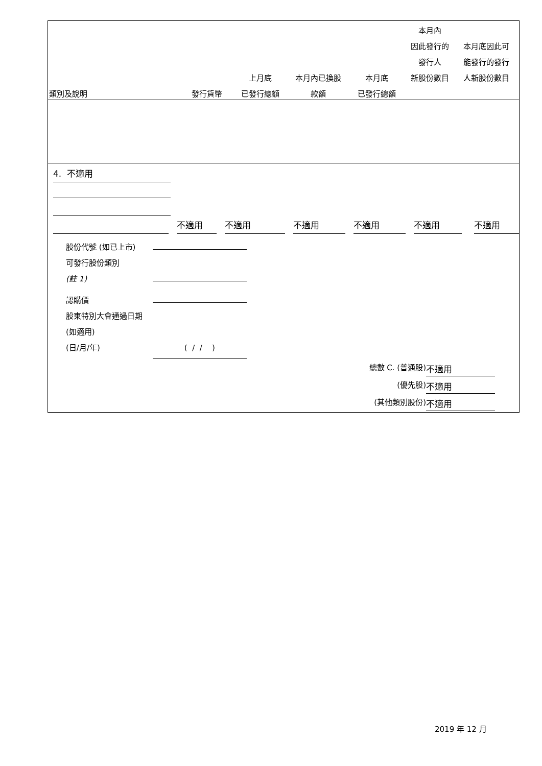| 類別及說明 | 發行貨幣 | 上月底 已發行總額 | 本月內已換股 款額 | 本月底 已發行總額 | 本月內 因此發行的 發行人 新股份數目 | 本月底因此可 能發行的發行 人新股份數目 |
| --- | --- | --- | --- | --- | --- | --- |
4. 不適用
不適用 不適用 不適用 不適用 不適用 不適用
股份代號 (如已上市)
可發行股份類別
(註 1)
認購價
股東特別大會通過日期 (如適用)
(日/月/年) ( / / )
總數 C. (普通股) 不適用
(優先股) 不適用
(其他類別股份) 不適用
2019 年 12 月